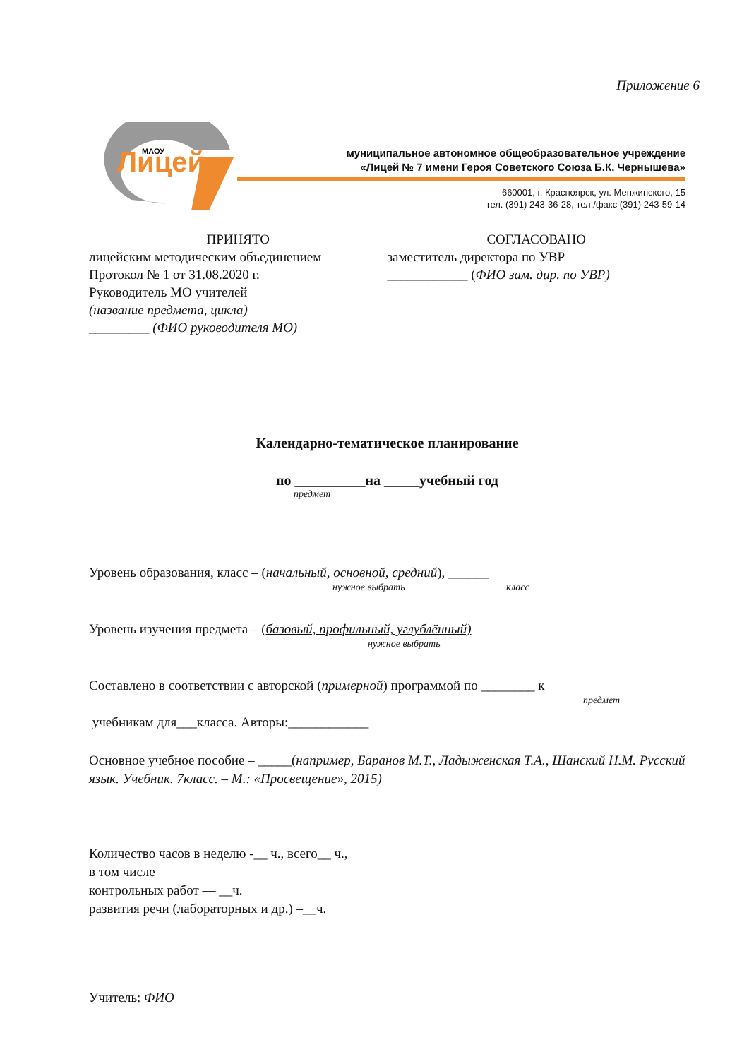Приложение 6
Лицей
МАОУ
муниципальное автономное общеобразовательное учреждение
«Лицей № 7 имени Героя Советского Союза Б.К. Чернышева»
660001, г. Красноярск, ул. Менжинского, 15
тел. (391) 243-36-28, тел./факс (391) 243-59-14
ПРИНЯТО
лицейским методическим объединением
Протокол № 1 от 31.08.2020 г.
Руководитель МО учителей
(название предмета, цикла)
_________ (ФИО руководителя МО)
СОГЛАСОВАНО
заместитель директора по УВР
____________ (ФИО зам. дир. по УВР)
Календарно-тематическое планирование
по __________на _____учебный год
предмет
Уровень образования, класс – (начальный, основной, средний), ______
нужное выбрать класс
Уровень изучения предмета – (базовый, профильный, углублённый)
нужное выбрать
Составлено в соответствии с авторской (примерной) программой по ________ к
предмет
учебникам для___класса. Авторы:____________
Основное учебное пособие – _____(например, Баранов М.Т., Ладыженская Т.А., Шанский Н.М. Русский язык. Учебник. 7класс. – М.: «Просвещение», 2015)
Количество часов в неделю -__ ч., всего__ ч.,
в том числе
контрольных работ — __ч.
развития речи (лабораторных и др.) –__ч.
Учитель: ФИО